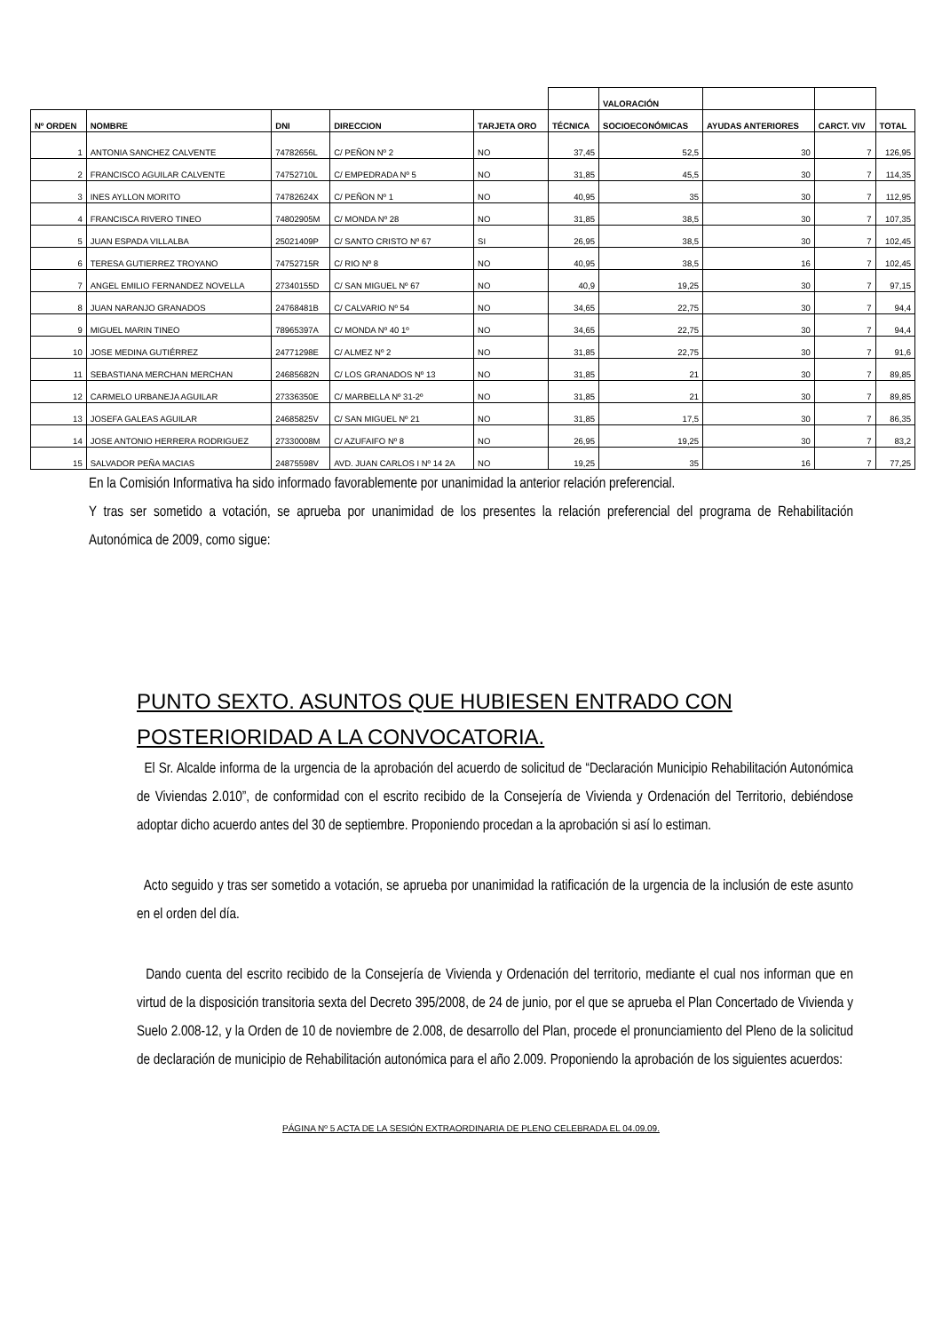| | | | | | | VALORACIÓN | | | |
| Nº ORDEN | NOMBRE | DNI | DIRECCION | TARJETA ORO | TÉCNICA | SOCIOECONÓMICAS | AYUDAS ANTERIORES | CARCT. VIV | TOTAL |
| 1 | ANTONIA SANCHEZ CALVENTE | 74782656L | C/ PEÑON Nº 2 | NO | 37,45 | 52,5 | 30 | 7 | 126,95 |
| 2 | FRANCISCO AGUILAR CALVENTE | 74752710L | C/ EMPEDRADA Nº 5 | NO | 31,85 | 45,5 | 30 | 7 | 114,35 |
| 3 | INES AYLLON MORITO | 74782624X | C/ PEÑON Nº 1 | NO | 40,95 | 35 | 30 | 7 | 112,95 |
| 4 | FRANCISCA RIVERO TINEO | 74802905M | C/ MONDA Nº 28 | NO | 31,85 | 38,5 | 30 | 7 | 107,35 |
| 5 | JUAN ESPADA VILLALBA | 25021409P | C/ SANTO CRISTO Nº 67 | SI | 26,95 | 38,5 | 30 | 7 | 102,45 |
| 6 | TERESA GUTIERREZ TROYANO | 74752715R | C/ RIO Nº 8 | NO | 40,95 | 38,5 | 16 | 7 | 102,45 |
| 7 | ANGEL EMILIO FERNANDEZ NOVELLA | 27340155D | C/ SAN MIGUEL Nº 67 | NO | 40,9 | 19,25 | 30 | 7 | 97,15 |
| 8 | JUAN NARANJO GRANADOS | 24768481B | C/ CALVARIO Nº 54 | NO | 34,65 | 22,75 | 30 | 7 | 94,4 |
| 9 | MIGUEL MARIN TINEO | 78965397A | C/ MONDA Nº 40 1º | NO | 34,65 | 22,75 | 30 | 7 | 94,4 |
| 10 | JOSE MEDINA GUTIÉRREZ | 24771298E | C/ ALMEZ Nº 2 | NO | 31,85 | 22,75 | 30 | 7 | 91,6 |
| 11 | SEBASTIANA MERCHAN MERCHAN | 24685682N | C/ LOS GRANADOS Nº 13 | NO | 31,85 | 21 | 30 | 7 | 89,85 |
| 12 | CARMELO URBANEJA AGUILAR | 27336350E | C/ MARBELLA Nº 31-2º | NO | 31,85 | 21 | 30 | 7 | 89,85 |
| 13 | JOSEFA GALEAS AGUILAR | 24685825V | C/ SAN MIGUEL Nº 21 | NO | 31,85 | 17,5 | 30 | 7 | 86,35 |
| 14 | JOSE ANTONIO HERRERA RODRIGUEZ | 27330008M | C/ AZUFAIFO Nº 8 | NO | 26,95 | 19,25 | 30 | 7 | 83,2 |
| 15 | SALVADOR PEÑA MACIAS | 24875598V | AVD. JUAN CARLOS I Nº 14 2A | NO | 19,25 | 35 | 16 | 7 | 77,25 |
En la Comisión Informativa ha sido informado favorablemente por unanimidad la anterior relación preferencial.
Y tras ser sometido a votación, se aprueba por unanimidad de los presentes la relación preferencial del programa de Rehabilitación Autonómica de 2009, como sigue:
PUNTO SEXTO. ASUNTOS QUE HUBIESEN ENTRADO CON POSTERIORIDAD A LA CONVOCATORIA.
El Sr. Alcalde informa de la urgencia de la aprobación del acuerdo de solicitud de “Declaración Municipio Rehabilitación Autonómica de Viviendas 2.010”, de conformidad con el escrito recibido de la Consejería de Vivienda y Ordenación del Territorio, debiéndose adoptar dicho acuerdo antes del 30 de septiembre. Proponiendo procedan a la aprobación si así lo estiman.
Acto seguido y tras ser sometido a votación, se aprueba por unanimidad la ratificación de la urgencia de la inclusión de este asunto en el orden del día.
Dando cuenta del escrito recibido de la Consejería de Vivienda y Ordenación del territorio, mediante el cual nos informan que en virtud de la disposición transitoria sexta del Decreto 395/2008, de 24 de junio, por el que se aprueba el Plan Concertado de Vivienda y Suelo 2.008-12, y la Orden de 10 de noviembre de 2.008, de desarrollo del Plan, procede el pronunciamiento del Pleno de la solicitud de declaración de municipio de Rehabilitación autonómica para el año 2.009. Proponiendo la aprobación de los siguientes acuerdos:
PÁGINA Nº 5 ACTA DE LA SESIÓN EXTRAORDINARIA DE PLENO CELEBRADA EL 04.09.09.